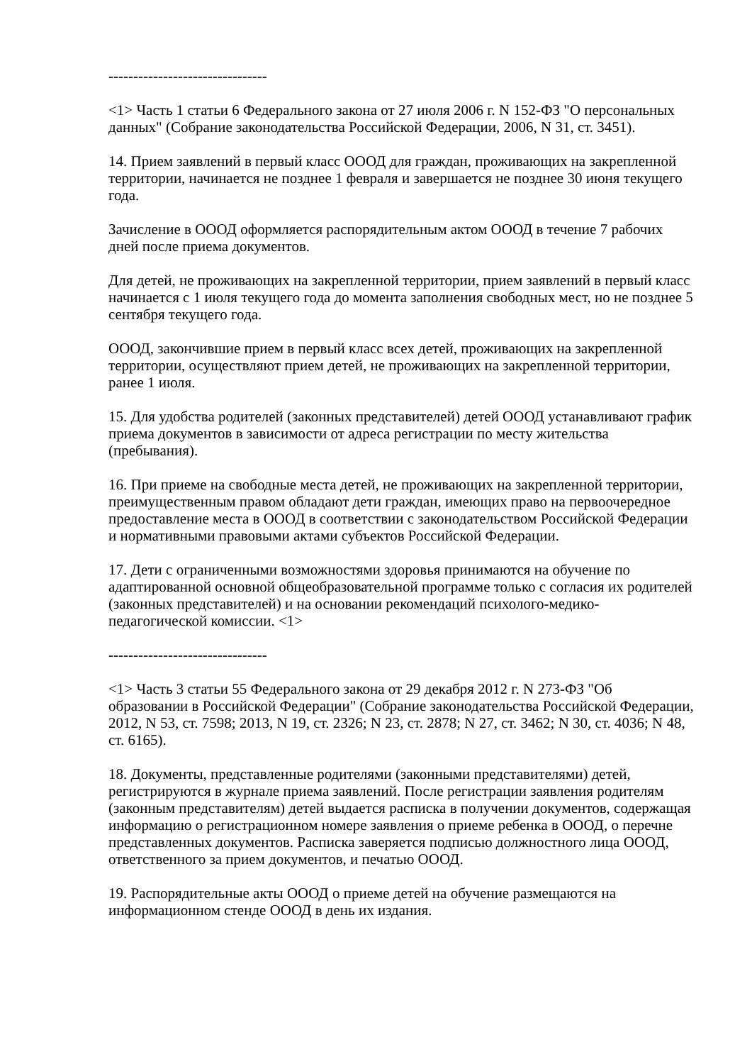--------------------------------
<1> Часть 1 статьи 6 Федерального закона от 27 июля 2006 г. N 152-ФЗ "О персональных данных" (Собрание законодательства Российской Федерации, 2006, N 31, ст. 3451).
14. Прием заявлений в первый класс ОООД для граждан, проживающих на закрепленной территории, начинается не позднее 1 февраля и завершается не позднее 30 июня текущего года.
Зачисление в ОООД оформляется распорядительным актом ОООД в течение 7 рабочих дней после приема документов.
Для детей, не проживающих на закрепленной территории, прием заявлений в первый класс начинается с 1 июля текущего года до момента заполнения свободных мест, но не позднее 5 сентября текущего года.
ОООД, закончившие прием в первый класс всех детей, проживающих на закрепленной территории, осуществляют прием детей, не проживающих на закрепленной территории, ранее 1 июля.
15. Для удобства родителей (законных представителей) детей ОООД устанавливают график приема документов в зависимости от адреса регистрации по месту жительства (пребывания).
16. При приеме на свободные места детей, не проживающих на закрепленной территории, преимущественным правом обладают дети граждан, имеющих право на первоочередное предоставление места в ОООД в соответствии с законодательством Российской Федерации и нормативными правовыми актами субъектов Российской Федерации.
17. Дети с ограниченными возможностями здоровья принимаются на обучение по адаптированной основной общеобразовательной программе только с согласия их родителей (законных представителей) и на основании рекомендаций психолого-медико-педагогической комиссии. <1>
--------------------------------
<1> Часть 3 статьи 55 Федерального закона от 29 декабря 2012 г. N 273-ФЗ "Об образовании в Российской Федерации" (Собрание законодательства Российской Федерации, 2012, N 53, ст. 7598; 2013, N 19, ст. 2326; N 23, ст. 2878; N 27, ст. 3462; N 30, ст. 4036; N 48, ст. 6165).
18. Документы, представленные родителями (законными представителями) детей, регистрируются в журнале приема заявлений. После регистрации заявления родителям (законным представителям) детей выдается расписка в получении документов, содержащая информацию о регистрационном номере заявления о приеме ребенка в ОООД, о перечне представленных документов. Расписка заверяется подписью должностного лица ОООД, ответственного за прием документов, и печатью ОООД.
19. Распорядительные акты ОООД о приеме детей на обучение размещаются на информационном стенде ОООД в день их издания.